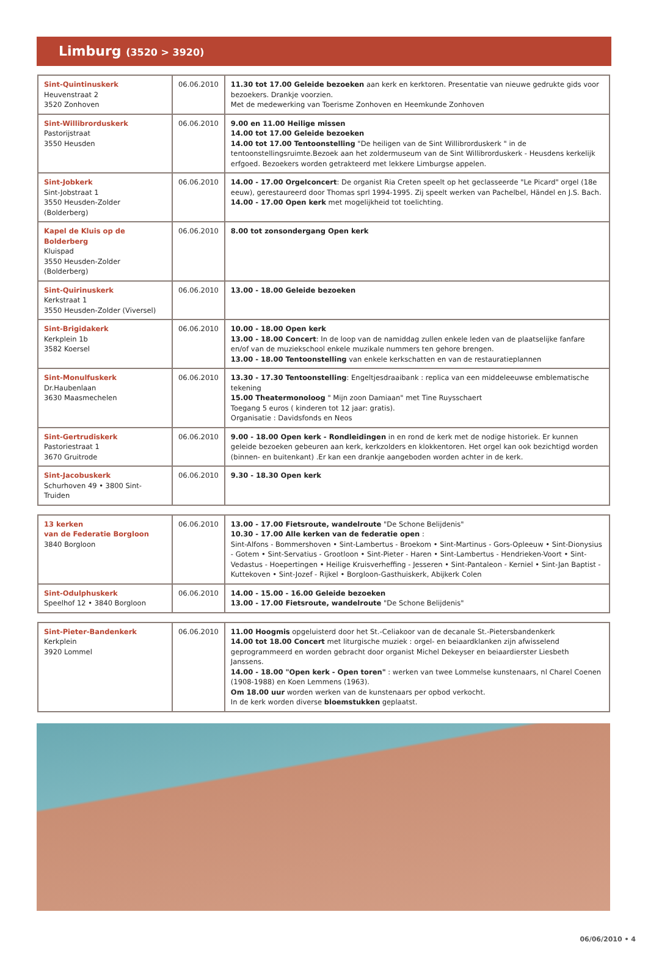Limburg (3520 > 3920)
| Sint-Quintinuskerk Heuvenstraat 2 3520 Zonhoven | 06.06.2010 | 11.30 tot 17.00 Geleide bezoeken aan kerk en kerktoren. Presentatie van nieuwe gedrukte gids voor bezoekers. Drankje voorzien. Met de medewerking van Toerisme Zonhoven en Heemkunde Zonhoven |
| Sint-Willibrorduskerk Pastorijstraat 3550 Heusden | 06.06.2010 | 9.00 en 11.00 Heilige missen 14.00 tot 17.00 Geleide bezoeken 14.00 tot 17.00 Tentoonstelling "De heiligen van de Sint Willibrorduskerk " in de tentoonstellingsruimte.Bezoek aan het zoldermuseum van de Sint Willibrorduskerk - Heusdens kerkelijk erfgoed. Bezoekers worden getrakteerd met lekkere Limburgse appelen. |
| Sint-Jobkerk Sint-Jobstraat 1 3550 Heusden-Zolder (Bolderberg) | 06.06.2010 | 14.00 - 17.00 Orgelconcert : De organist Ria Creten speelt op het geclasseerde "Le Picard" orgel (18e eeuw), gerestaureerd door Thomas sprl 1994-1995. Zij speelt werken van Pachelbel, Händel en J.S. Bach. 14.00 - 17.00 Open kerk met mogelijkheid tot toelichting. |
| Kapel de Kluis op de Bolderberg Kluispad 3550 Heusden-Zolder (Bolderberg) | 06.06.2010 | 8.00 tot zonsondergang Open kerk |
| Sint-Quirinuskerk Kerkstraat 1 3550 Heusden-Zolder (Viversel) | 06.06.2010 | 13.00 - 18.00 Geleide bezoeken |
| Sint-Brigidakerk Kerkplein 1b 3582 Koersel | 06.06.2010 | 10.00 - 18.00 Open kerk 13.00 - 18.00 Concert : In de loop van de namiddag zullen enkele leden van de plaatselijke fanfare en/of van de muziekschool enkele muzikale nummers ten gehore brengen. 13.00 - 18.00 Tentoonstelling van enkele kerkschatten en van de restauratieplannen |
| Sint-Monulfuskerk Dr.Haubenlaan 3630 Maasmechelen | 06.06.2010 | 13.30 - 17.30 Tentoonstelling : Engeltjesdraaibank : replica van een middeleeuwse emblematische tekening 15.00 Theatermonoloog " Mijn zoon Damiaan" met Tine Ruysschaert Toegang 5 euros ( kinderen tot 12 jaar: gratis). Organisatie : Davidsfonds en Neos |
| Sint-Gertrudiskerk Pastoriestraat 1 3670 Gruitrode | 06.06.2010 | 9.00 - 18.00 Open kerk - Rondleidingen in en rond de kerk met de nodige historiek. Er kunnen geleide bezoeken gebeuren aan kerk, kerkzolders en klokkentoren. Het orgel kan ook bezichtigd worden (binnen- en buitenkant) .Er kan een drankje aangeboden worden achter in de kerk. |
| Sint-Jacobuskerk Schurhoven 49 • 3800 Sint-Truiden | 06.06.2010 | 9.30 - 18.30 Open kerk |
| 13 kerken van de Federatie Borgloon 3840 Borgloon | 06.06.2010 | 13.00 - 17.00 Fietsroute, wandelroute "De Schone Belijdenis" 10.30 - 17.00 Alle kerken van de federatie open : Sint-Alfons - Bommershoven • Sint-Lambertus - Broekom • Sint-Martinus - Gors-Opleeuw • Sint-Dionysius - Gotem • Sint-Servatius - Grootloon • Sint-Pieter - Haren • Sint-Lambertus - Hendrieken-Voort • Sint-Vedastus - Hoepertingen • Heilige Kruisverheffing - Jesseren • Sint-Pantaleon - Kerniel • Sint-Jan Baptist - Kuttekoven • Sint-Jozef - Rijkel • Borgloon-Gasthuiskerk, Abijkerk Colen |
| Sint-Odulphuskerk Speelhof 12 • 3840 Borgloon | 06.06.2010 | 14.00 - 15.00 - 16.00 Geleide bezoeken 13.00 - 17.00 Fietsroute, wandelroute "De Schone Belijdenis" |
| Sint-Pieter-Bandenkerk Kerkplein 3920 Lommel | 06.06.2010 | 11.00 Hoogmis opgeluisterd door het St.-Celiakoor van de decanale St.-Pietersbandenkerk 14.00 tot 18.00 Concert met liturgische muziek : orgel- en beiaardklanken zijn afwisselend geprogrammeerd en worden gebracht door organist Michel Dekeyser en beiaardierster Liesbeth Janssens. 14.00 - 18.00 "Open kerk - Open toren" : werken van twee Lommelse kunstenaars, nl Charel Coenen (1908-1988) en Koen Lemmens (1963). Om 18.00 uur worden werken van de kunstenaars per opbod verkocht. In de kerk worden diverse bloemstukken geplaatst. |
06/06/2010 • 4